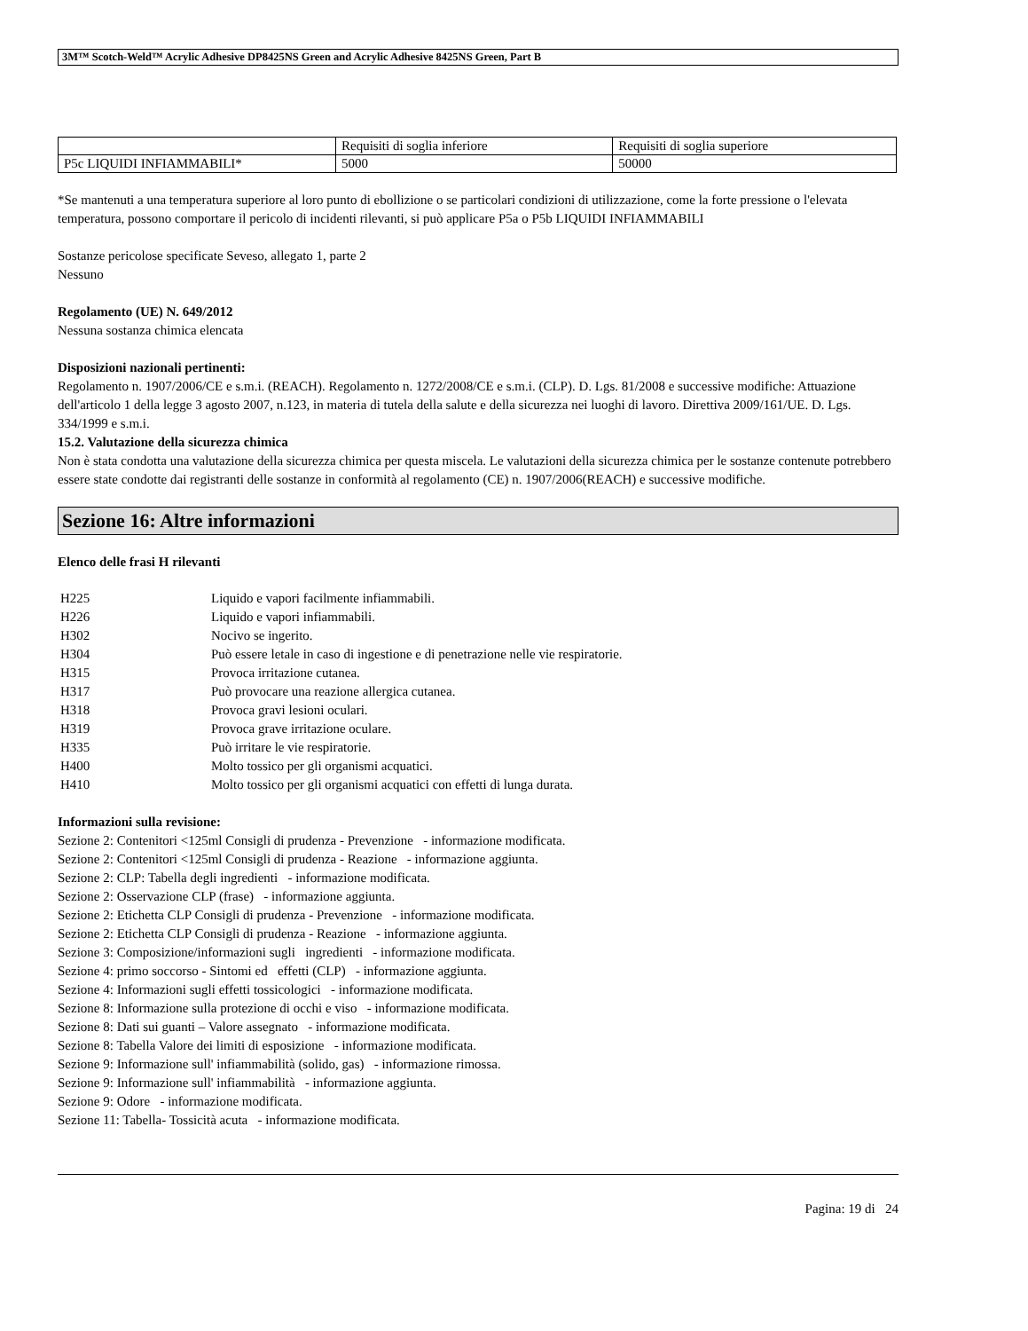3M™ Scotch-Weld™ Acrylic Adhesive DP8425NS Green and Acrylic Adhesive 8425NS Green, Part B
| | Requisiti di soglia inferiore | Requisiti di soglia superiore |
| P5c LIQUIDI INFIAMMABILI* | 5000 | 50000 |
*Se mantenuti a una temperatura superiore al loro punto di ebollizione o se particolari condizioni di utilizzazione, come la forte pressione o l'elevata temperatura, possono comportare il pericolo di incidenti rilevanti, si può applicare P5a o P5b LIQUIDI INFIAMMABILI
Sostanze pericolose specificate Seveso, allegato 1, parte 2
Nessuno
Regolamento (UE) N. 649/2012
Nessuna sostanza chimica elencata
Disposizioni nazionali pertinenti:
Regolamento n. 1907/2006/CE e s.m.i. (REACH). Regolamento n. 1272/2008/CE e s.m.i. (CLP). D. Lgs. 81/2008 e successive modifiche: Attuazione dell'articolo 1 della legge 3 agosto 2007, n.123, in materia di tutela della salute e della sicurezza nei luoghi di lavoro. Direttiva 2009/161/UE. D. Lgs. 334/1999 e s.m.i.
15.2. Valutazione della sicurezza chimica
Non è stata condotta una valutazione della sicurezza chimica per questa miscela. Le valutazioni della sicurezza chimica per le sostanze contenute potrebbero essere state condotte dai registranti delle sostanze in conformità al regolamento (CE) n. 1907/2006(REACH) e successive modifiche.
Sezione 16: Altre informazioni
Elenco delle frasi H rilevanti
H225 Liquido e vapori facilmente infiammabili.
H226 Liquido e vapori infiammabili.
H302 Nocivo se ingerito.
H304 Può essere letale in caso di ingestione e di penetrazione nelle vie respiratorie.
H315 Provoca irritazione cutanea.
H317 Può provocare una reazione allergica cutanea.
H318 Provoca gravi lesioni oculari.
H319 Provoca grave irritazione oculare.
H335 Può irritare le vie respiratorie.
H400 Molto tossico per gli organismi acquatici.
H410 Molto tossico per gli organismi acquatici con effetti di lunga durata.
Informazioni sulla revisione:
Sezione 2: Contenitori <125ml Consigli di prudenza - Prevenzione - informazione modificata.
Sezione 2: Contenitori <125ml Consigli di prudenza - Reazione - informazione aggiunta.
Sezione 2: CLP: Tabella degli ingredienti - informazione modificata.
Sezione 2: Osservazione CLP (frase) - informazione aggiunta.
Sezione 2: Etichetta CLP Consigli di prudenza - Prevenzione - informazione modificata.
Sezione 2: Etichetta CLP Consigli di prudenza - Reazione - informazione aggiunta.
Sezione 3: Composizione/informazioni sugli ingredienti - informazione modificata.
Sezione 4: primo soccorso - Sintomi ed effetti (CLP) - informazione aggiunta.
Sezione 4: Informazioni sugli effetti tossicologici - informazione modificata.
Sezione 8: Informazione sulla protezione di occhi e viso - informazione modificata.
Sezione 8: Dati sui guanti – Valore assegnato - informazione modificata.
Sezione 8: Tabella Valore dei limiti di esposizione - informazione modificata.
Sezione 9: Informazione sull' infiammabilità (solido, gas) - informazione rimossa.
Sezione 9: Informazione sull' infiammabilità - informazione aggiunta.
Sezione 9: Odore - informazione modificata.
Sezione 11: Tabella- Tossicità acuta - informazione modificata.
Pagina: 19 di 24